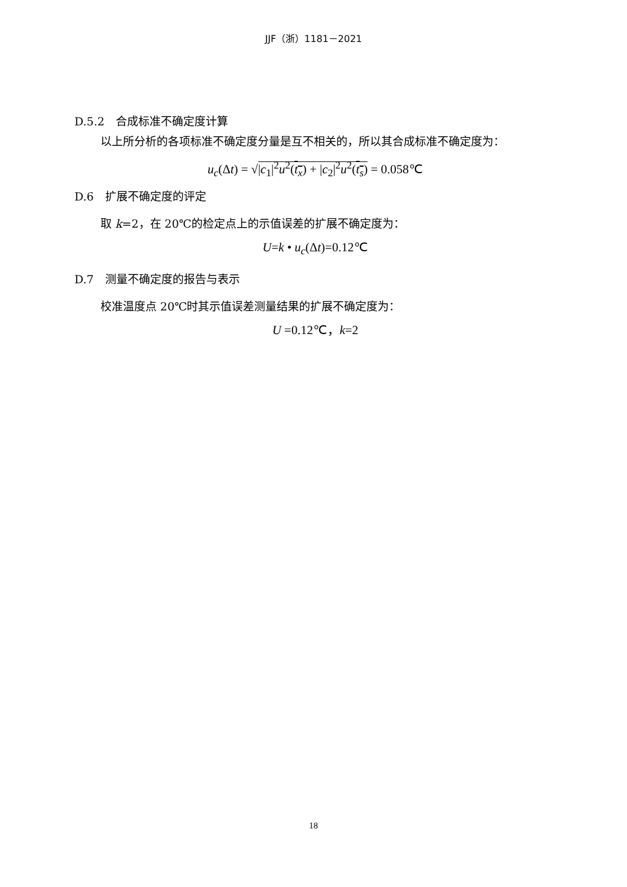JJF（浙）1181－2021
D.5.2　合成标准不确定度计算
以上所分析的各项标准不确定度分量是互不相关的，所以其合成标准不确定度为：
u<sub>c</sub>(Δt) = √|c<sub>1</sub>|<sup>2</sup>u<sup>2</sup>(t<sub>x</sub>) + |c<sub>2</sub>|<sup>2</sup>u<sup>2</sup>(t<sub>s</sub>) = 0.058℃
D.6　扩展不确定度的评定
取 k=2，在 20℃的检定点上的示值误差的扩展不确定度为：
U=k • u<sub>c</sub>(Δt)=0.12℃
D.7　测量不确定度的报告与表示
校准温度点 20℃时其示值误差测量结果的扩展不确定度为：
U =0.12℃，k=2
18